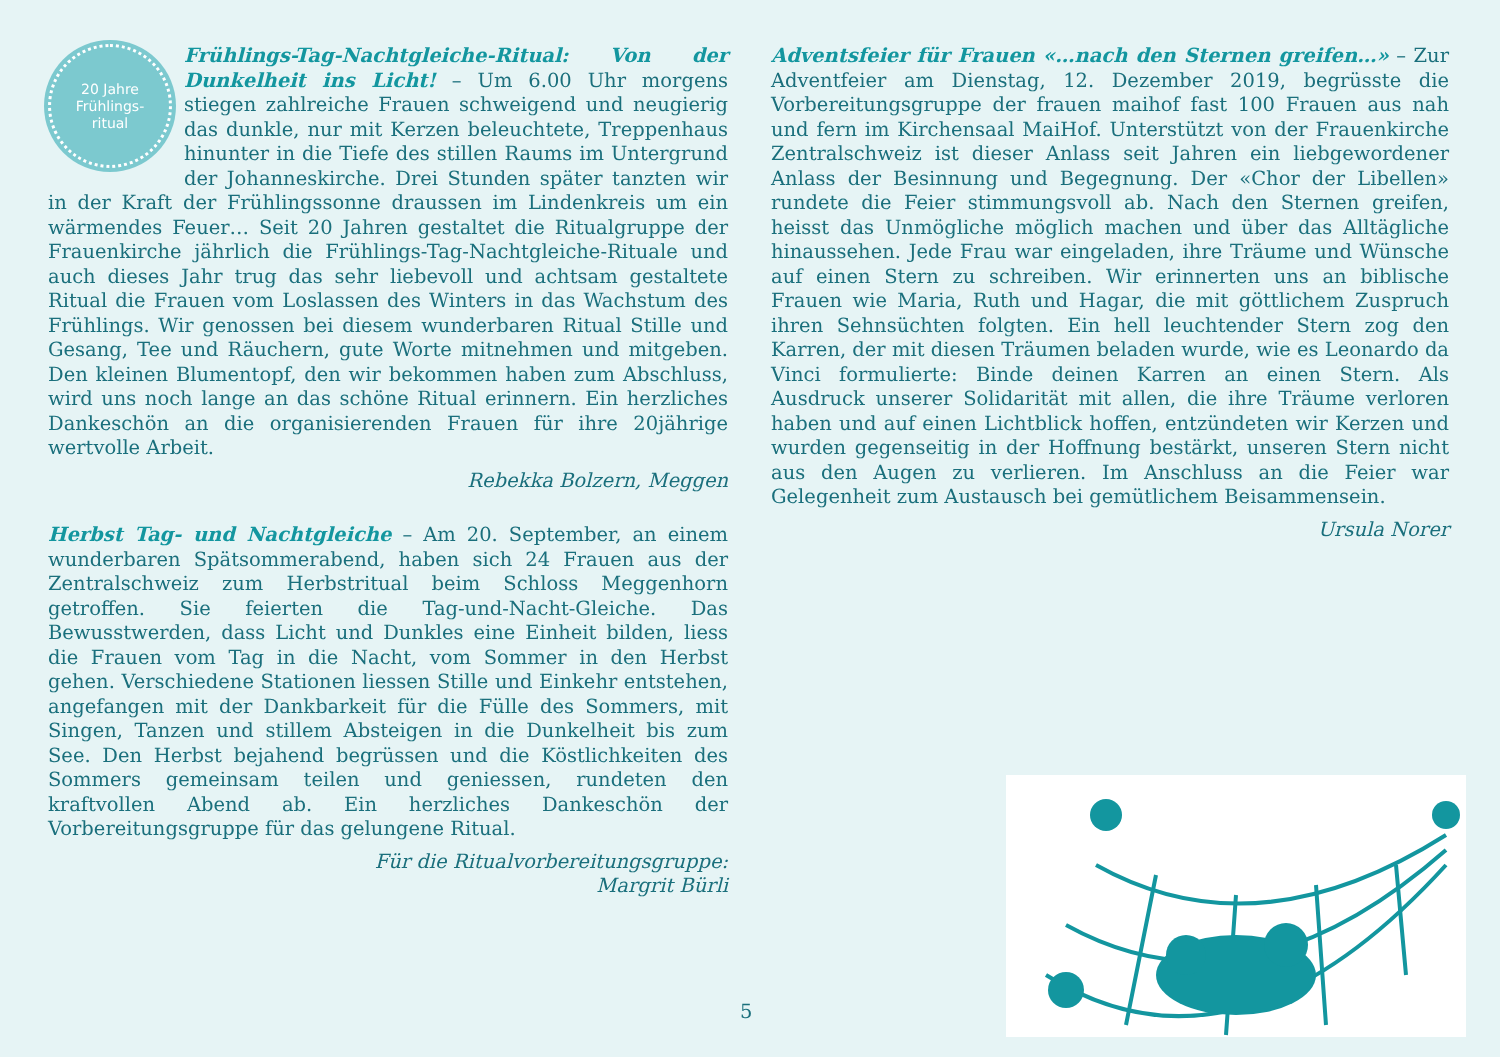20 Jahre
Frühlings-
ritual
Frühlings-Tag-Nachtgleiche-Ritual: Von der Dunkelheit ins Licht! – Um 6.00 Uhr morgens stiegen zahlreiche Frauen schweigend und neugierig das dunkle, nur mit Kerzen beleuchtete, Treppenhaus hinunter in die Tiefe des stillen Raums im Untergrund der Johanneskirche. Drei Stunden später tanzten wir in der Kraft der Frühlingssonne draussen im Lindenkreis um ein wärmendes Feuer… Seit 20 Jahren gestaltet die Ritualgruppe der Frauenkirche jährlich die Frühlings-Tag-Nachtgleiche-Rituale und auch dieses Jahr trug das sehr liebevoll und achtsam gestaltete Ritual die Frauen vom Loslassen des Winters in das Wachstum des Frühlings. Wir genossen bei diesem wunderbaren Ritual Stille und Gesang, Tee und Räuchern, gute Worte mitnehmen und mitgeben. Den kleinen Blumentopf, den wir bekommen haben zum Abschluss, wird uns noch lange an das schöne Ritual erinnern. Ein herzliches Dankeschön an die organisierenden Frauen für ihre 20jährige wertvolle Arbeit.
Rebekka Bolzern, Meggen
Herbst Tag- und Nachtgleiche – Am 20. September, an einem wunderbaren Spätsommerabend, haben sich 24 Frauen aus der Zentralschweiz zum Herbstritual beim Schloss Meggenhorn getroffen. Sie feierten die Tag-und-Nacht-Gleiche. Das Bewusstwerden, dass Licht und Dunkles eine Einheit bilden, liess die Frauen vom Tag in die Nacht, vom Sommer in den Herbst gehen. Verschiedene Stationen liessen Stille und Einkehr entstehen, angefangen mit der Dankbarkeit für die Fülle des Sommers, mit Singen, Tanzen und stillem Absteigen in die Dunkelheit bis zum See. Den Herbst bejahend begrüssen und die Köstlichkeiten des Sommers gemeinsam teilen und geniessen, rundeten den kraftvollen Abend ab. Ein herzliches Dankeschön der Vorbereitungsgruppe für das gelungene Ritual.
Für die Ritualvorbereitungsgruppe:
Margrit Bürli
Adventsfeier für Frauen «…nach den Sternen greifen…» – Zur Adventfeier am Dienstag, 12. Dezember 2019, begrüsste die Vorbereitungsgruppe der frauen maihof fast 100 Frauen aus nah und fern im Kirchensaal MaiHof. Unterstützt von der Frauenkirche Zentralschweiz ist dieser Anlass seit Jahren ein liebgewordener Anlass der Besinnung und Begegnung. Der «Chor der Libellen» rundete die Feier stimmungsvoll ab. Nach den Sternen greifen, heisst das Unmögliche möglich machen und über das Alltägliche hinaussehen. Jede Frau war eingeladen, ihre Träume und Wünsche auf einen Stern zu schreiben. Wir erinnerten uns an biblische Frauen wie Maria, Ruth und Hagar, die mit göttlichem Zuspruch ihren Sehnsüchten folgten. Ein hell leuchtender Stern zog den Karren, der mit diesen Träumen beladen wurde, wie es Leonardo da Vinci formulierte: Binde deinen Karren an einen Stern. Als Ausdruck unserer Solidarität mit allen, die ihre Träume verloren haben und auf einen Lichtblick hoffen, entzündeten wir Kerzen und wurden gegenseitig in der Hoffnung bestärkt, unseren Stern nicht aus den Augen zu verlieren. Im Anschluss an die Feier war Gelegenheit zum Austausch bei gemütlichem Beisammensein.
Ursula Norer
5